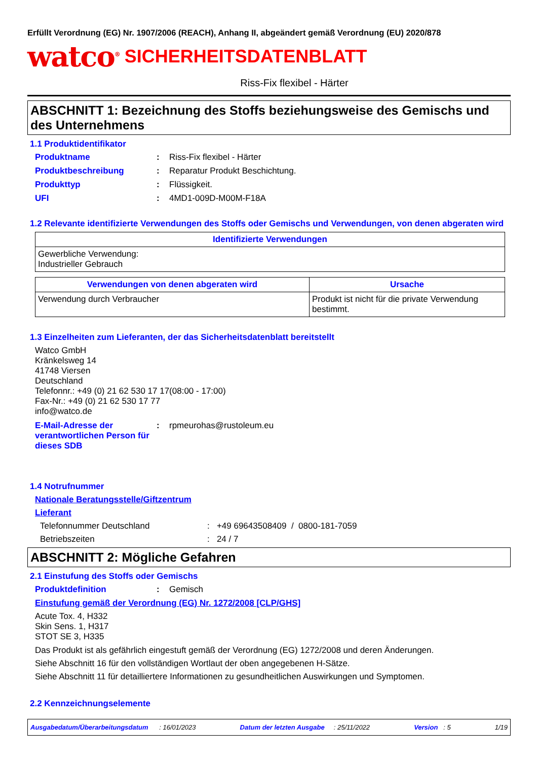Erfüllt Verordnung (EG) Nr. 1907/2006 (REACH), Anhang II, abgeändert gemäß Verordnung (EU) 2020/878
watco<sup>®</sup> SICHERHEITSDATENBLATT
Riss-Fix flexibel - Härter
ABSCHNITT 1: Bezeichnung des Stoffs beziehungsweise des Gemischs und des Unternehmens
1.1 Produktidentifikator
Produktname: Riss-Fix flexibel - Härter
Produktbeschreibung: Reparatur Produkt Beschichtung.
Produkttyp: Flüssigkeit.
UFI: 4MD1-009D-M00M-F18A
1.2 Relevante identifizierte Verwendungen des Stoffs oder Gemischs und Verwendungen, von denen abgeraten wird
| Identifizierte Verwendungen |
| --- |
| Gewerbliche Verwendung: Industrieller Gebrauch |
| Verwendungen von denen abgeraten wird | Ursache |
| --- | --- |
| Verwendung durch Verbraucher | Produkt ist nicht für die private Verwendung bestimmt. |
1.3 Einzelheiten zum Lieferanten, der das Sicherheitsdatenblatt bereitstellt
Watco GmbH
Kränkelsweg 14
41748 Viersen
Deutschland
Telefonnr.: +49 (0) 21 62 530 17 17(08:00 - 17:00)
Fax-Nr.: +49 (0) 21 62 530 17 77
info@watco.de
E-Mail-Adresse der verantwortlichen Person für dieses SDB: rpmeurohas@rustoleum.eu
1.4 Notrufnummer
Nationale Beratungsstelle/Giftzentrum
Lieferant
Telefonnummer Deutschland: +49 69643508409 / 0800-181-7059
Betriebszeiten: 24 / 7
ABSCHNITT 2: Mögliche Gefahren
2.1 Einstufung des Stoffs oder Gemischs
Produktdefinition: Gemisch
Einstufung gemäß der Verordnung (EG) Nr. 1272/2008 [CLP/GHS]
Acute Tox. 4, H332
Skin Sens. 1, H317
STOT SE 3, H335
Das Produkt ist als gefährlich eingestuft gemäß der Verordnung (EG) 1272/2008 und deren Änderungen.
Siehe Abschnitt 16 für den vollständigen Wortlaut der oben angegebenen H-Sätze.
Siehe Abschnitt 11 für detailliertere Informationen zu gesundheitlichen Auswirkungen und Symptomen.
2.2 Kennzeichnungselemente
Ausgabedatum/Überarbeitungsdatum : 16/01/2023 Datum der letzten Ausgabe : 25/11/2022 Version : 5 1/19